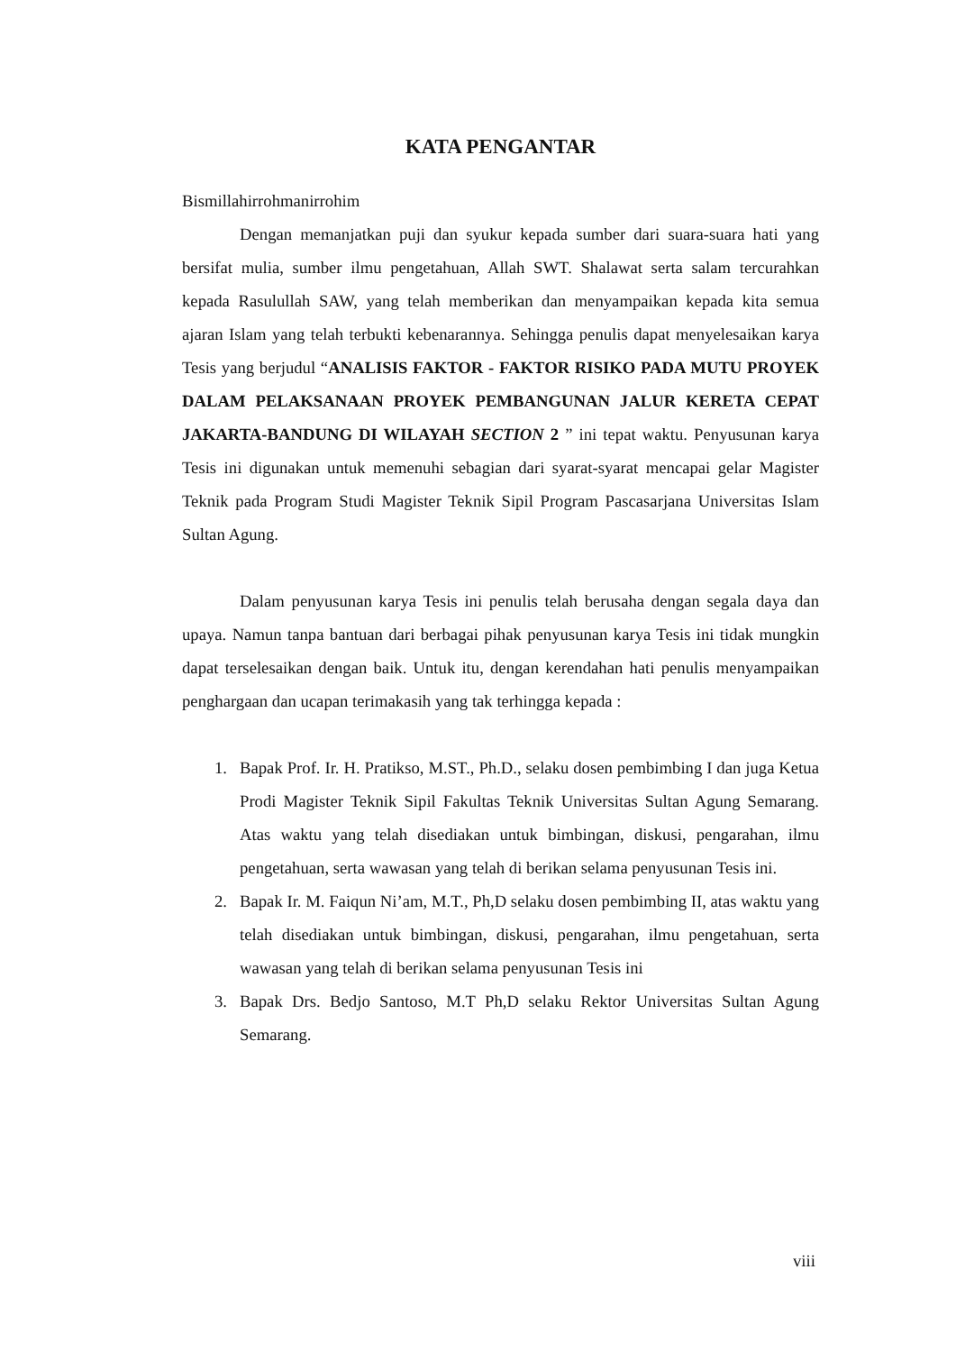KATA PENGANTAR
Bismillahirrohmanirrohim
Dengan memanjatkan puji dan syukur kepada sumber dari suara-suara hati yang bersifat mulia, sumber ilmu pengetahuan, Allah SWT. Shalawat serta salam tercurahkan kepada Rasulullah SAW, yang telah memberikan dan menyampaikan kepada kita semua ajaran Islam yang telah terbukti kebenarannya. Sehingga penulis dapat menyelesaikan karya Tesis yang berjudul “ANALISIS FAKTOR - FAKTOR RISIKO PADA MUTU PROYEK DALAM PELAKSANAAN PROYEK PEMBANGUNAN JALUR KERETA CEPAT JAKARTA-BANDUNG DI WILAYAH SECTION 2 ” ini tepat waktu. Penyusunan karya Tesis ini digunakan untuk memenuhi sebagian dari syarat-syarat mencapai gelar Magister Teknik pada Program Studi Magister Teknik Sipil Program Pascasarjana Universitas Islam Sultan Agung.
Dalam penyusunan karya Tesis ini penulis telah berusaha dengan segala daya dan upaya. Namun tanpa bantuan dari berbagai pihak penyusunan karya Tesis ini tidak mungkin dapat terselesaikan dengan baik. Untuk itu, dengan kerendahan hati penulis menyampaikan penghargaan dan ucapan terimakasih yang tak terhingga kepada :
1. Bapak Prof. Ir. H. Pratikso, M.ST., Ph.D., selaku dosen pembimbing I dan juga Ketua Prodi Magister Teknik Sipil Fakultas Teknik Universitas Sultan Agung Semarang. Atas waktu yang telah disediakan untuk bimbingan, diskusi, pengarahan, ilmu pengetahuan, serta wawasan yang telah di berikan selama penyusunan Tesis ini.
2. Bapak Ir. M. Faiqun Ni’am, M.T., Ph,D selaku dosen pembimbing II, atas waktu yang telah disediakan untuk bimbingan, diskusi, pengarahan, ilmu pengetahuan, serta wawasan yang telah di berikan selama penyusunan Tesis ini
3. Bapak Drs. Bedjo Santoso, M.T Ph,D selaku Rektor Universitas Sultan Agung Semarang.
viii